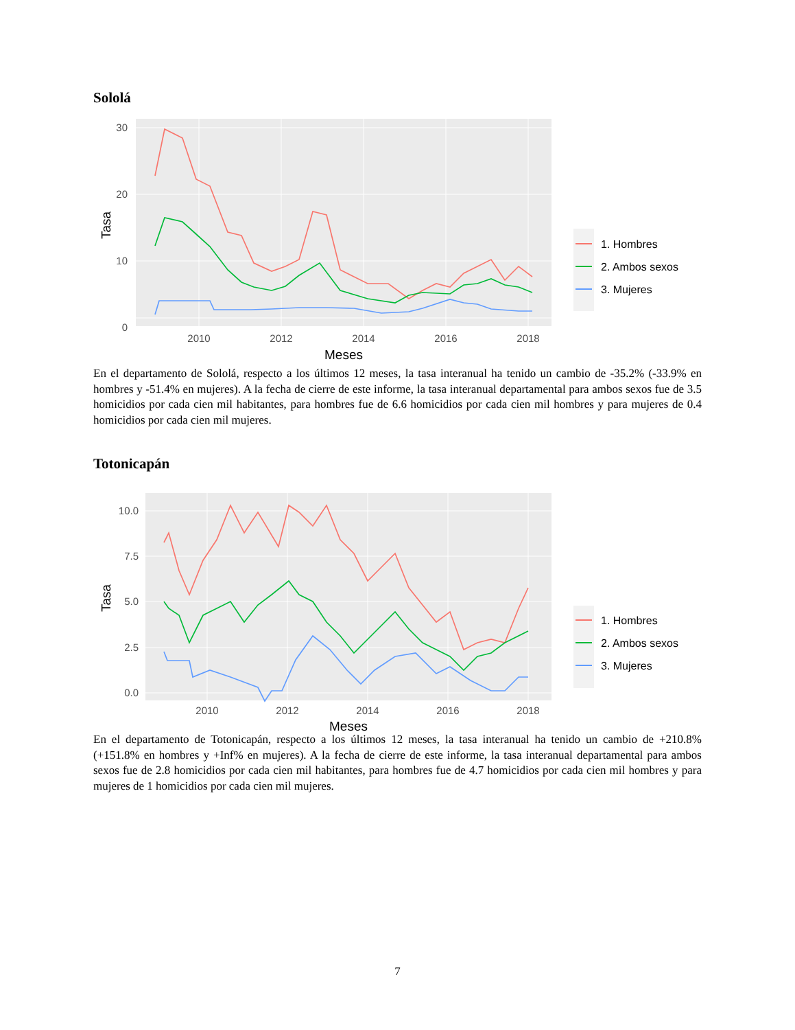Sololá
30
20
10
0
2010
2012
2014
2016
2018
Meses
Tasa
1. Hombres
2. Ambos sexos
3. Mujeres
En el departamento de Sololá, respecto a los últimos 12 meses, la tasa interanual ha tenido un cambio de -35.2% (-33.9% en hombres y -51.4% en mujeres). A la fecha de cierre de este informe, la tasa interanual departamental para ambos sexos fue de 3.5 homicidios por cada cien mil habitantes, para hombres fue de 6.6 homicidios por cada cien mil hombres y para mujeres de 0.4 homicidios por cada cien mil mujeres.
Totonicapán
10.0
7.5
5.0
2.5
0.0
2010
2012
2014
2016
2018
Meses
Tasa
1. Hombres
2. Ambos sexos
3. Mujeres
En el departamento de Totonicapán, respecto a los últimos 12 meses, la tasa interanual ha tenido un cambio de +210.8% (+151.8% en hombres y +Inf% en mujeres). A la fecha de cierre de este informe, la tasa interanual departamental para ambos sexos fue de 2.8 homicidios por cada cien mil habitantes, para hombres fue de 4.7 homicidios por cada cien mil hombres y para mujeres de 1 homicidios por cada cien mil mujeres.
7